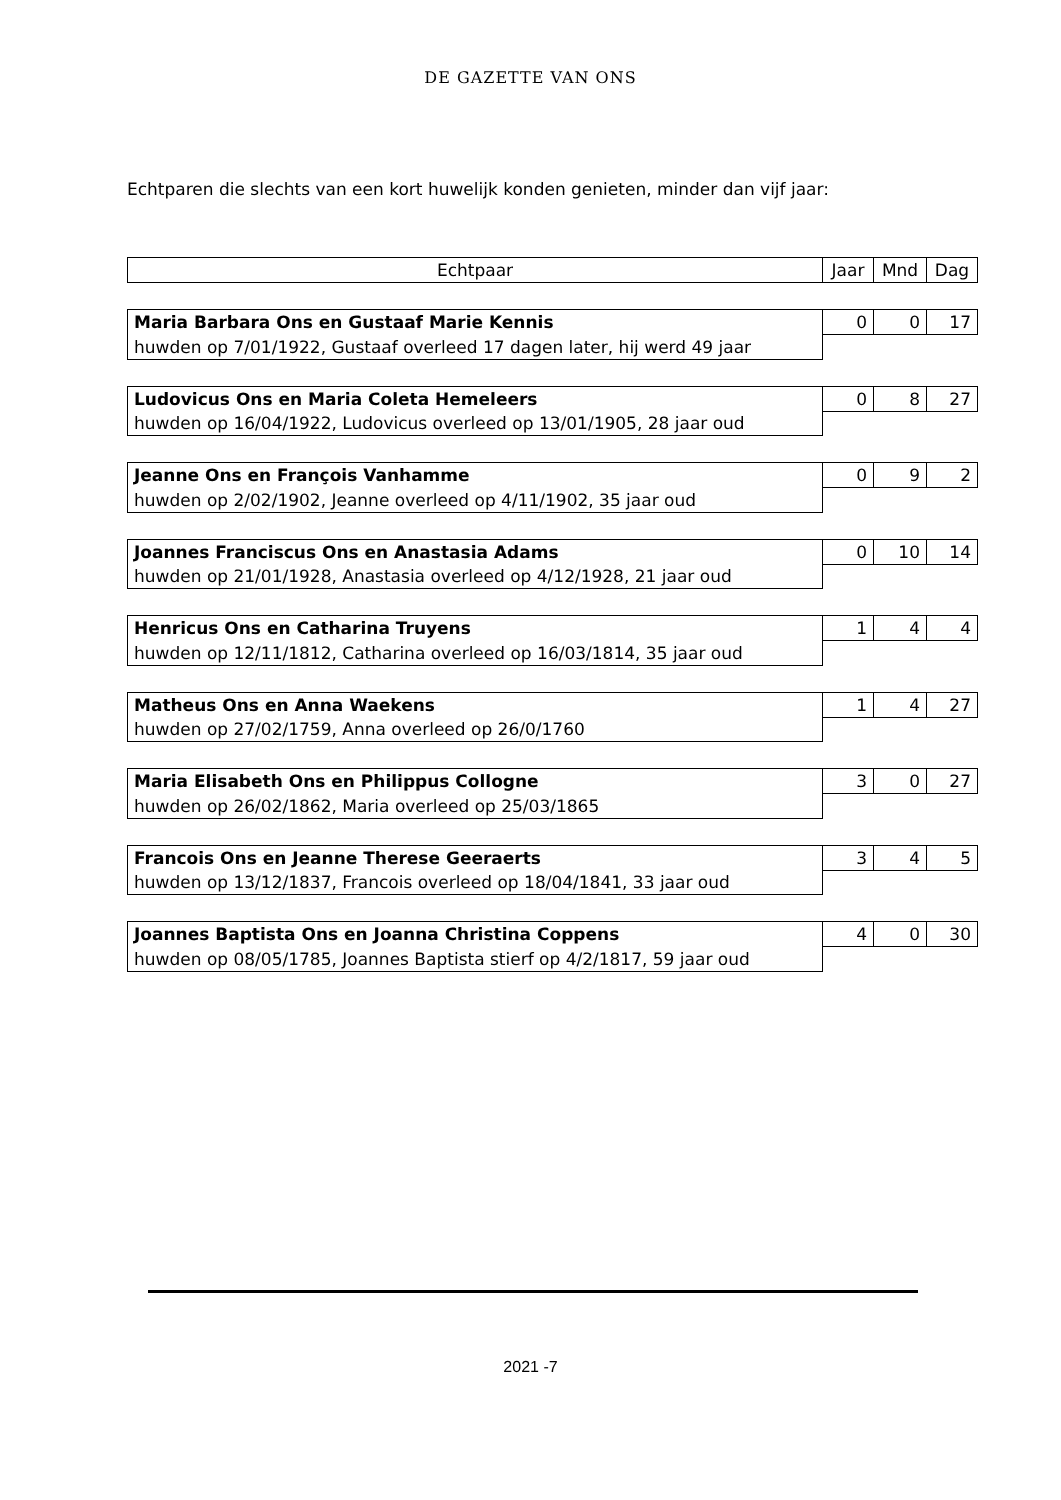DE GAZETTE VAN ONS
Echtparen die slechts van een kort huwelijk konden genieten, minder dan vijf jaar:
| Echtpaar | Jaar | Mnd | Dag |
| --- | --- | --- | --- |
| Maria Barbara Ons en Gustaaf Marie Kennis | 0 | 0 | 17 |
| huwden op 7/01/1922, Gustaaf overleed 17 dagen later, hij werd 49 jaar | | | |
| Ludovicus Ons en Maria Coleta Hemeleers | 0 | 8 | 27 |
| huwden op 16/04/1922, Ludovicus overleed op 13/01/1905, 28 jaar oud | | | |
| Jeanne Ons en François Vanhamme | 0 | 9 | 2 |
| huwden op 2/02/1902, Jeanne overleed op 4/11/1902, 35 jaar oud | | | |
| Joannes Franciscus Ons en Anastasia Adams | 0 | 10 | 14 |
| huwden op 21/01/1928, Anastasia overleed op 4/12/1928, 21 jaar oud | | | |
| Henricus Ons en Catharina Truyens | 1 | 4 | 4 |
| huwden op 12/11/1812, Catharina overleed op 16/03/1814, 35 jaar oud | | | |
| Matheus Ons en Anna Waekens | 1 | 4 | 27 |
| huwden op 27/02/1759, Anna overleed op 26/0/1760 | | | |
| Maria Elisabeth Ons en Philippus Collogne | 3 | 0 | 27 |
| huwden op 26/02/1862, Maria overleed op 25/03/1865 | | | |
| Francois Ons en Jeanne Therese Geeraerts | 3 | 4 | 5 |
| huwden op 13/12/1837, Francois overleed op 18/04/1841, 33 jaar oud | | | |
| Joannes Baptista Ons en Joanna Christina Coppens | 4 | 0 | 30 |
| huwden op 08/05/1785, Joannes Baptista stierf op 4/2/1817, 59 jaar oud | | | |
2021 -7